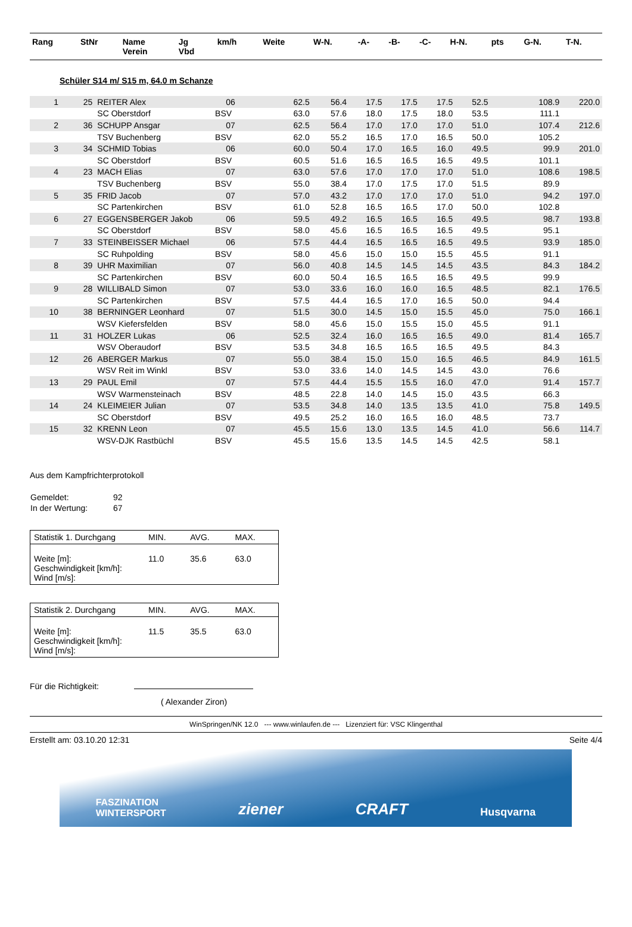| Rang | StNr | Name Verein | Jg Vbd | km/h | Weite | W-N. | -A- | -B- | -C- | H-N. | pts | G-N. | T-N. |
| --- | --- | --- | --- | --- | --- | --- | --- | --- | --- | --- | --- | --- | --- |
Schüler S14 m/ S15 m, 64.0 m Schanze
| 1 | 25 | REITER Alex | 06 | | 62.5 | 56.4 | 17.5 | 17.5 | 17.5 | 52.5 | | 108.9 | 220.0 |
| | | SC Oberstdorf | BSV | | 63.0 | 57.6 | 18.0 | 17.5 | 18.0 | 53.5 | | 111.1 | |
| 2 | 36 | SCHUPP Ansgar | 07 | | 62.5 | 56.4 | 17.0 | 17.0 | 17.0 | 51.0 | | 107.4 | 212.6 |
| | | TSV Buchenberg | BSV | | 62.0 | 55.2 | 16.5 | 17.0 | 16.5 | 50.0 | | 105.2 | |
| 3 | 34 | SCHMID Tobias | 06 | | 60.0 | 50.4 | 17.0 | 16.5 | 16.0 | 49.5 | | 99.9 | 201.0 |
| | | SC Oberstdorf | BSV | | 60.5 | 51.6 | 16.5 | 16.5 | 16.5 | 49.5 | | 101.1 | |
| 4 | 23 | MACH Elias | 07 | | 63.0 | 57.6 | 17.0 | 17.0 | 17.0 | 51.0 | | 108.6 | 198.5 |
| | | TSV Buchenberg | BSV | | 55.0 | 38.4 | 17.0 | 17.5 | 17.0 | 51.5 | | 89.9 | |
| 5 | 35 | FRID Jacob | 07 | | 57.0 | 43.2 | 17.0 | 17.0 | 17.0 | 51.0 | | 94.2 | 197.0 |
| | | SC Partenkirchen | BSV | | 61.0 | 52.8 | 16.5 | 16.5 | 17.0 | 50.0 | | 102.8 | |
| 6 | 27 | EGGENSBERGER Jakob | 06 | | 59.5 | 49.2 | 16.5 | 16.5 | 16.5 | 49.5 | | 98.7 | 193.8 |
| | | SC Oberstdorf | BSV | | 58.0 | 45.6 | 16.5 | 16.5 | 16.5 | 49.5 | | 95.1 | |
| 7 | 33 | STEINBEISSER Michael | 06 | | 57.5 | 44.4 | 16.5 | 16.5 | 16.5 | 49.5 | | 93.9 | 185.0 |
| | | SC Ruhpolding | BSV | | 58.0 | 45.6 | 15.0 | 15.0 | 15.5 | 45.5 | | 91.1 | |
| 8 | 39 | UHR Maximilian | 07 | | 56.0 | 40.8 | 14.5 | 14.5 | 14.5 | 43.5 | | 84.3 | 184.2 |
| | | SC Partenkirchen | BSV | | 60.0 | 50.4 | 16.5 | 16.5 | 16.5 | 49.5 | | 99.9 | |
| 9 | 28 | WILLIBALD Simon | 07 | | 53.0 | 33.6 | 16.0 | 16.0 | 16.5 | 48.5 | | 82.1 | 176.5 |
| | | SC Partenkirchen | BSV | | 57.5 | 44.4 | 16.5 | 17.0 | 16.5 | 50.0 | | 94.4 | |
| 10 | 38 | BERNINGER Leonhard | 07 | | 51.5 | 30.0 | 14.5 | 15.0 | 15.5 | 45.0 | | 75.0 | 166.1 |
| | | WSV Kiefersfelden | BSV | | 58.0 | 45.6 | 15.0 | 15.5 | 15.0 | 45.5 | | 91.1 | |
| 11 | 31 | HOLZER Lukas | 06 | | 52.5 | 32.4 | 16.0 | 16.5 | 16.5 | 49.0 | | 81.4 | 165.7 |
| | | WSV Oberaudorf | BSV | | 53.5 | 34.8 | 16.5 | 16.5 | 16.5 | 49.5 | | 84.3 | |
| 12 | 26 | ABERGER Markus | 07 | | 55.0 | 38.4 | 15.0 | 15.0 | 16.5 | 46.5 | | 84.9 | 161.5 |
| | | WSV Reit im Winkl | BSV | | 53.0 | 33.6 | 14.0 | 14.5 | 14.5 | 43.0 | | 76.6 | |
| 13 | 29 | PAUL Emil | 07 | | 57.5 | 44.4 | 15.5 | 15.5 | 16.0 | 47.0 | | 91.4 | 157.7 |
| | | WSV Warmensteinach | BSV | | 48.5 | 22.8 | 14.0 | 14.5 | 15.0 | 43.5 | | 66.3 | |
| 14 | 24 | KLEIMEIER Julian | 07 | | 53.5 | 34.8 | 14.0 | 13.5 | 13.5 | 41.0 | | 75.8 | 149.5 |
| | | SC Oberstdorf | BSV | | 49.5 | 25.2 | 16.0 | 16.5 | 16.0 | 48.5 | | 73.7 | |
| 15 | 32 | KRENN Leon | 07 | | 45.5 | 15.6 | 13.0 | 13.5 | 14.5 | 41.0 | | 56.6 | 114.7 |
| | | WSV-DJK Rastbüchl | BSV | | 45.5 | 15.6 | 13.5 | 14.5 | 14.5 | 42.5 | | 58.1 | |
Aus dem Kampfrichterprotokoll
| Gemeldet: | 92 |
| In der Wertung: | 67 |
| Statistik 1. Durchgang | MIN. | AVG. | MAX. |
| Weite [m]: Geschwindigkeit [km/h]: Wind [m/s]: | 11.0 | 35.6 | 63.0 |
| Statistik 2. Durchgang | MIN. | AVG. | MAX. |
| Weite [m]: Geschwindigkeit [km/h]: Wind [m/s]: | 11.5 | 35.5 | 63.0 |
Für die Richtigkeit:
( Alexander Ziron)
WinSpringen/NK 12.0 --- www.winlaufen.de --- Lizenziert für: VSC Klingenthal
Erstellt am: 03.10.20 12:31 Seite 4/4
FASZINATION
WINTERSPORT ziener CRAFT Husqvarna